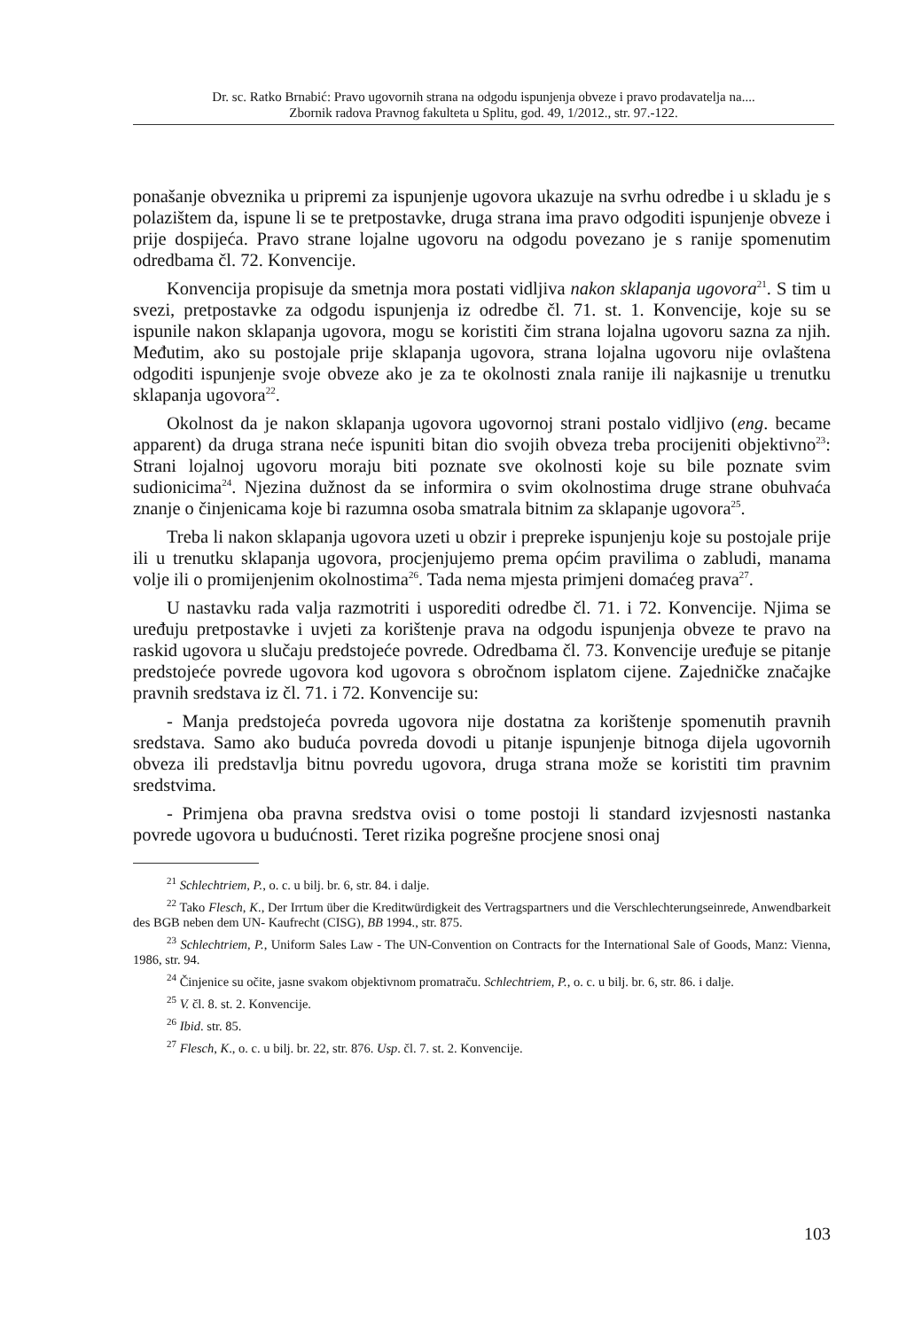Dr. sc. Ratko Brnabić: Pravo ugovornih strana na odgodu ispunjenja obveze i pravo prodavatelja na....
Zbornik radova Pravnog fakulteta u Splitu, god. 49, 1/2012., str. 97.-122.
ponašanje obveznika u pripremi za ispunjenje ugovora ukazuje na svrhu odredbe i u skladu je s polazištem da, ispune li se te pretpostavke, druga strana ima pravo odgoditi ispunjenje obveze i prije dospijeća. Pravo strane lojalne ugovoru na odgodu povezano je s ranije spomenutim odredbama čl. 72. Konvencije.
Konvencija propisuje da smetnja mora postati vidljiva nakon sklapanja ugovora<sup>21</sup>. S tim u svezi, pretpostavke za odgodu ispunjenja iz odredbe čl. 71. st. 1. Konvencije, koje su se ispunile nakon sklapanja ugovora, mogu se koristiti čim strana lojalna ugovoru sazna za njih. Međutim, ako su postojale prije sklapanja ugovora, strana lojalna ugovoru nije ovlaštena odgoditi ispunjenje svoje obveze ako je za te okolnosti znala ranije ili najkasnije u trenutku sklapanja ugovora<sup>22</sup>.
Okolnost da je nakon sklapanja ugovora ugovornoj strani postalo vidljivo (eng. became apparent) da druga strana neće ispuniti bitan dio svojih obveza treba procijeniti objektivno<sup>23</sup>: Strani lojalnoj ugovoru moraju biti poznate sve okolnosti koje su bile poznate svim sudionicima<sup>24</sup>. Njezina dužnost da se informira o svim okolnostima druge strane obuhvaća znanje o činjenicama koje bi razumna osoba smatrala bitnim za sklapanje ugovora<sup>25</sup>.
Treba li nakon sklapanja ugovora uzeti u obzir i prepreke ispunjenju koje su postojale prije ili u trenutku sklapanja ugovora, procjenjujemo prema općim pravilima o zabludi, manama volje ili o promijenjenim okolnostima<sup>26</sup>. Tada nema mjesta primjeni domaćeg prava<sup>27</sup>.
U nastavku rada valja razmotriti i usporediti odredbe čl. 71. i 72. Konvencije. Njima se uređuju pretpostavke i uvjeti za korištenje prava na odgodu ispunjenja obveze te pravo na raskid ugovora u slučaju predstojeće povrede. Odredbama čl. 73. Konvencije uređuje se pitanje predstojeće povrede ugovora kod ugovora s obročnom isplatom cijene. Zajedničke značajke pravnih sredstava iz čl. 71. i 72. Konvencije su:
- Manja predstojeća povreda ugovora nije dostatna za korištenje spomenutih pravnih sredstava. Samo ako buduća povreda dovodi u pitanje ispunjenje bitnoga dijela ugovornih obveza ili predstavlja bitnu povredu ugovora, druga strana može se koristiti tim pravnim sredstvima.
- Primjena oba pravna sredstva ovisi o tome postoji li standard izvjesnosti nastanka povrede ugovora u budućnosti. Teret rizika pogrešne procjene snosi onaj
<sup>21</sup> Schlechtriem, P., o. c. u bilj. br. 6, str. 84. i dalje.
<sup>22</sup> Tako Flesch, K., Der Irrtum über die Kreditwürdigkeit des Vertragspartners und die Verschlechterungseinrede, Anwendbarkeit des BGB neben dem UN- Kaufrecht (CISG), BB 1994., str. 875.
<sup>23</sup> Schlechtriem, P., Uniform Sales Law - The UN-Convention on Contracts for the International Sale of Goods, Manz: Vienna, 1986, str. 94.
<sup>24</sup> Činjenice su očite, jasne svakom objektivnom promatraču. Schlechtriem, P., o. c. u bilj. br. 6, str. 86. i dalje.
<sup>25</sup> V. čl. 8. st. 2. Konvencije.
<sup>26</sup> Ibid. str. 85.
<sup>27</sup> Flesch, K., o. c. u bilj. br. 22, str. 876. Usp. čl. 7. st. 2. Konvencije.
103